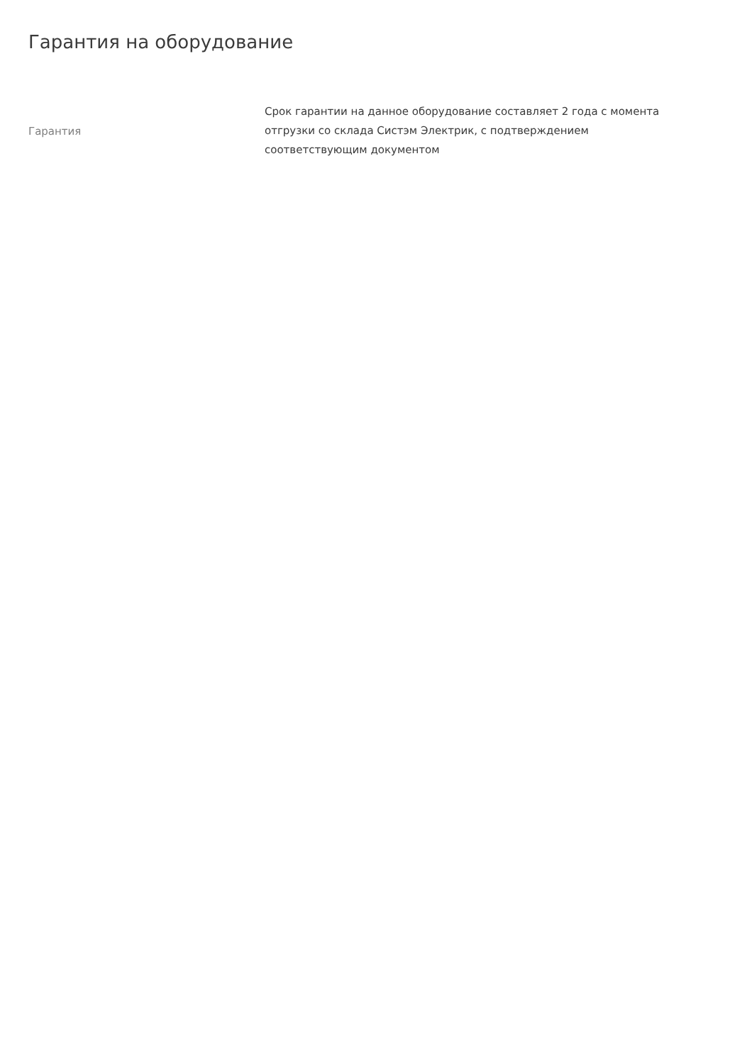Гарантия на оборудование
| Гарантия | Срок гарантии на данное оборудование составляет 2 года с момента отгрузки со склада Систэм Электрик, с подтверждением соответствующим документом |